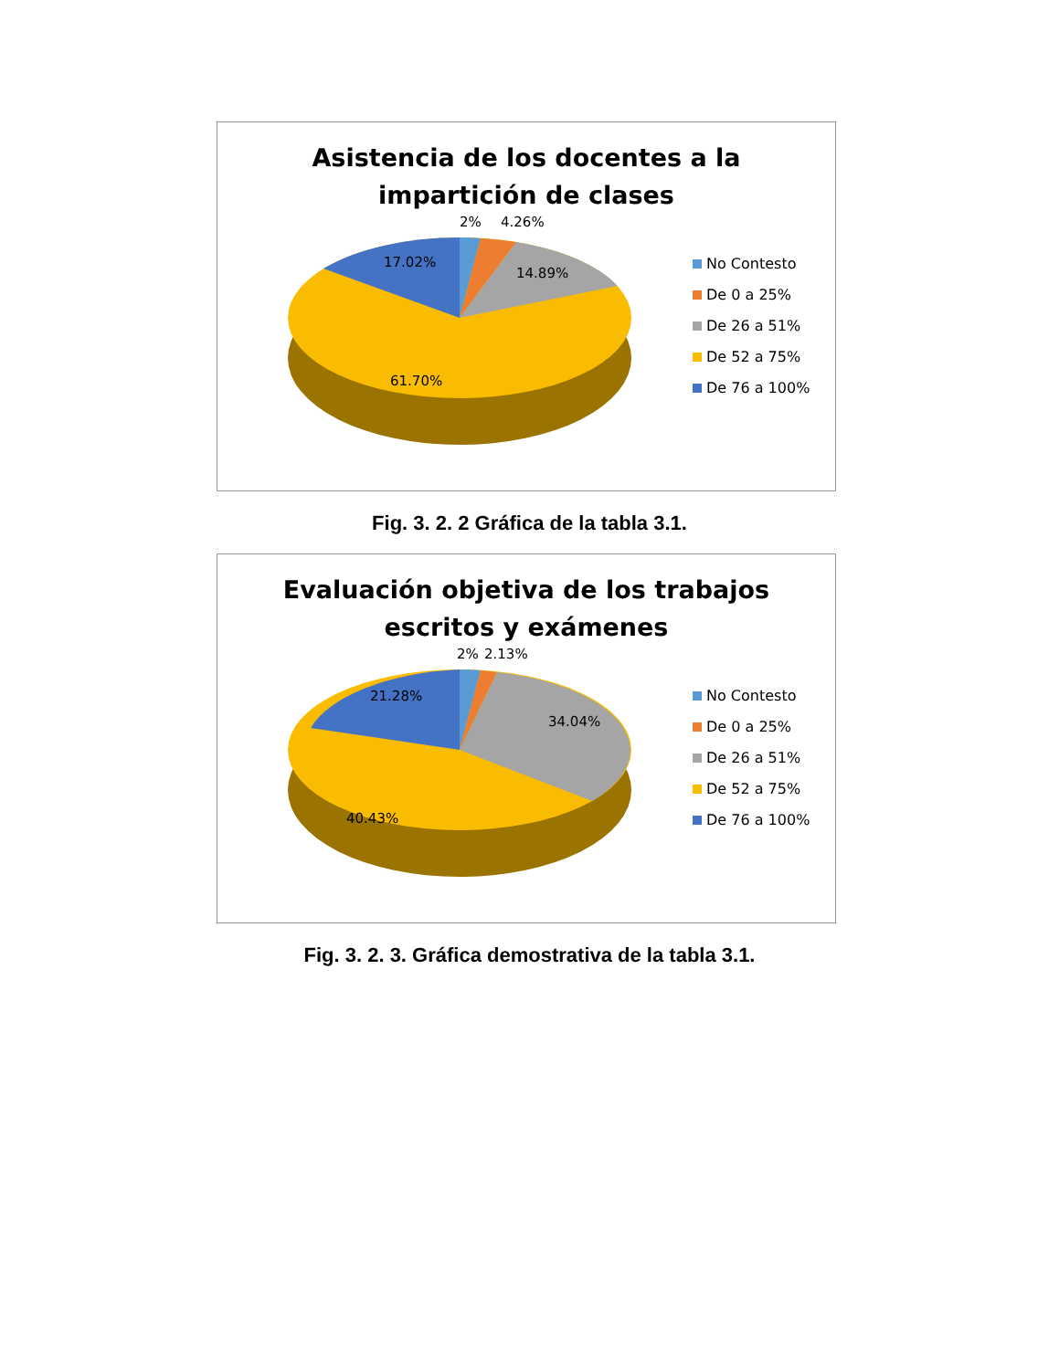Asistencia de los docentes a la
impartición de clases
2% 4.26%
17.02%
14.89%
61.70%
No Contesto
De 0 a 25%
De 26 a 51%
De 52 a 75%
De 76 a 100%
Fig. 3. 2. 2 Gráfica de la tabla 3.1.
Evaluación objetiva de los trabajos
escritos y exámenes
2% 2.13%
21.28%
34.04%
40.43%
No Contesto
De 0 a 25%
De 26 a 51%
De 52 a 75%
De 76 a 100%
Fig. 3. 2. 3. Gráfica demostrativa de la tabla 3.1.